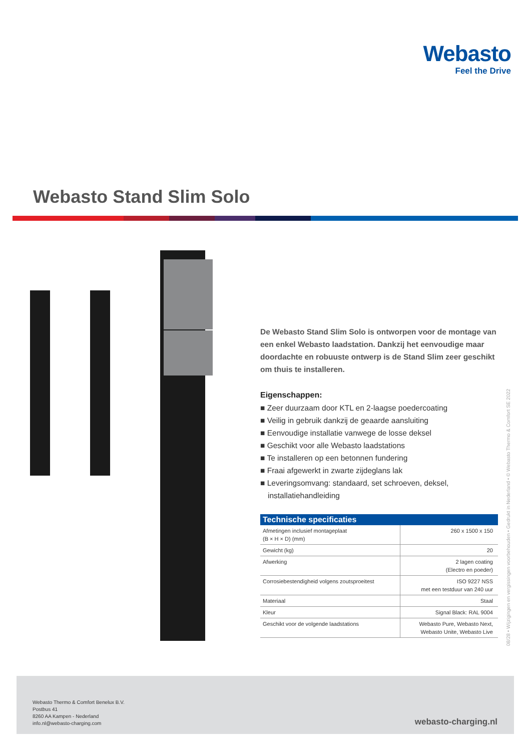Webasto
Feel the Drive
Webasto Stand Slim Solo
De Webasto Stand Slim Solo is ontworpen voor de montage van een enkel Webasto laadstation. Dankzij het eenvoudige maar doordachte en robuuste ontwerp is de Stand Slim zeer geschikt om thuis te installeren.
Eigenschappen:
■ Zeer duurzaam door KTL en 2-laagse poedercoating
■ Veilig in gebruik dankzij de geaarde aansluiting
■ Eenvoudige installatie vanwege de losse deksel
■ Geschikt voor alle Webasto laadstations
■ Te installeren op een betonnen fundering
■ Fraai afgewerkt in zwarte zijdeglans lak
■ Leveringsomvang: standaard, set schroeven, deksel, installatiehandleiding
| Technische specificaties | |
| --- | --- |
| Afmetingen inclusief montageplaat (B × H × D) (mm) | 260 x 1500 x 150 |
| Gewicht (kg) | 20 |
| Afwerking | 2 lagen coating (Electro en poeder) |
| Corrosiebestendigheid volgens zoutsproeitest | ISO 9227 NSS met een testduur van 240 uur |
| Materiaal | Staal |
| Kleur | Signal Black: RAL 9004 |
| Geschikt voor de volgende laadstations | Webasto Pure, Webasto Next, Webasto Unite, Webasto Live |
08/28 • Wijzigingen en vergissingen voorbehouden • Gedrukt in Nederland • © Webasto Thermo & Comfort SE 2022
Webasto Thermo & Comfort Benelux B.V.
Postbus 41
8260 AA Kampen - Nederland
info.nl@webasto-charging.com
webasto-charging.nl